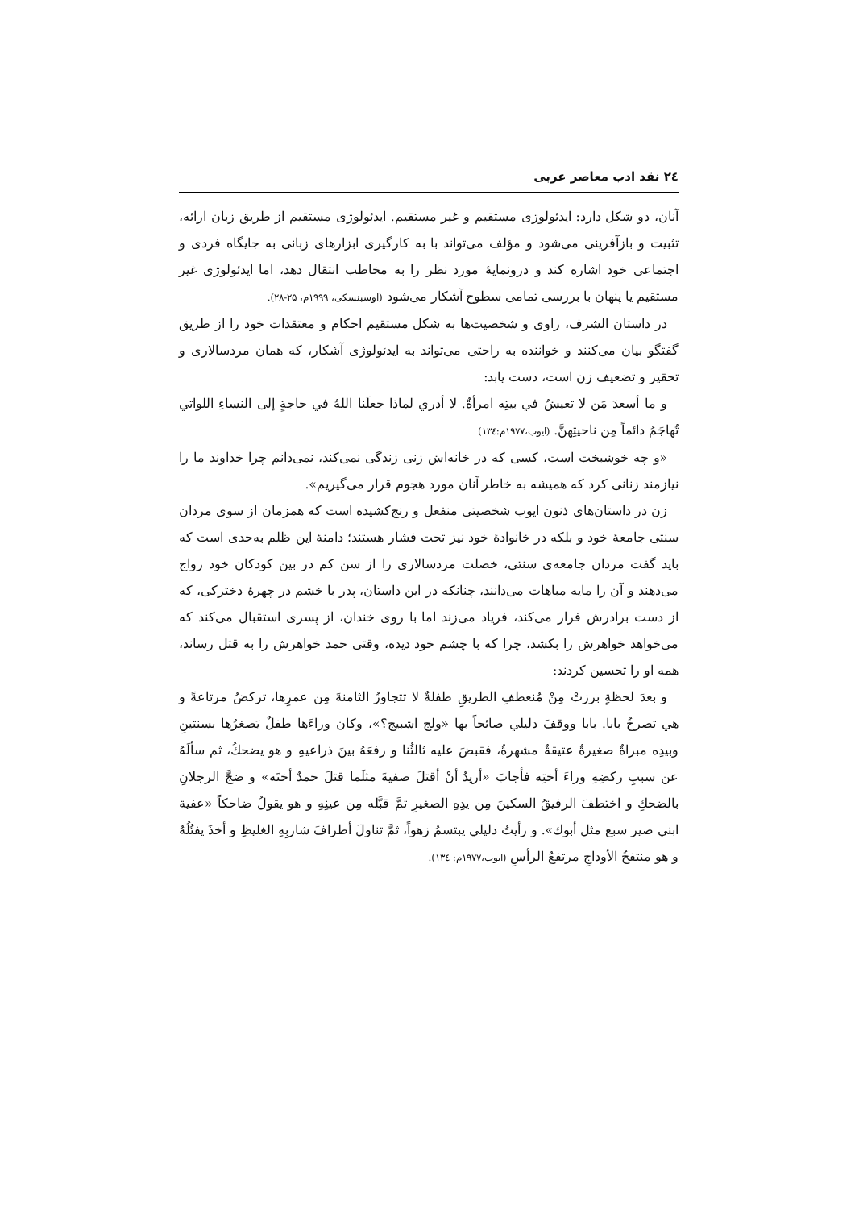۲٤ نقد ادب معاصر عربی
آنان، دو شکل دارد: ایدئولوژی مستقیم و غیر مستقیم. ایدئولوژی مستقیم از طریق زبان ارائه، تثبیت و بازآفرینی می‌شود و مؤلف می‌تواند با به کارگیری ابزارهای زبانی به جایگاه فردی و اجتماعی خود اشاره کند و درونمایهٔ مورد نظر را به مخاطب انتقال دهد، اما ایدئولوژی غیر مستقیم یا پنهان با بررسی تمامی سطوح آشکار می‌شود (اوسبنسکی، ۱۹۹۹م، ۲۵-۲۸).
در داستان الشرف، راوی و شخصیت‌ها به شکل مستقیم احکام و معتقدات خود را از طریق گفتگو بیان می‌کنند و خواننده به راحتی می‌تواند به ایدئولوژی آشکار، که همان مردسالاری و تحقیر و تضعیف زن است، دست یابد:
و ما أسعدَ مَن لا تعيشُ في بيتِه امرأةٌ. لا أدري لماذا جعلَنا اللهُ في حاجةٍ إلى النساءِ اللواتي تُهاجَمُ دائماً مِن ناحيتِهنَّ. (ایوب،۱۹۷۷م:۱۳٤)
«و چه خوشبخت است، کسی که در خانه‌اش زنی زندگی نمی‌کند، نمی‌دانم چرا خداوند ما را نیازمند زنانی کرد که همیشه به خاطر آنان مورد هجوم قرار می‌گیریم».
زن در داستان‌های ذنون ایوب شخصیتی منفعل و رنج‌کشیده است که همزمان از سوی مردان سنتی جامعهٔ خود و بلکه در خانوادهٔ خود نیز تحت فشار هستند؛ دامنهٔ این ظلم به‌حدی است که باید گفت مردان جامعه‌ی سنتی، خصلت مردسالاری را از سن کم در بین کودکان خود رواج می‌دهند و آن را مایه مباهات می‌دانند، چنانکه در این داستان، پدر با خشم در چهرهٔ دخترکی، که از دست برادرش فرار می‌کند، فریاد می‌زند اما با روی خندان، از پسری استقبال می‌کند که می‌خواهد خواهرش را بکشد، چرا که با چشم خود دیده، وقتی حمد خواهرش را به قتل رساند، همه او را تحسین کردند:
و بعدَ لحظةٍ برزتْ مِنْ مُنعطفِ الطريقِ طفلةٌ لا تتجاوزُ الثامنةَ مِن عمرِها، تركضُ مرتاعةً و هي تصرخُ بابا. بابا ووقفَ دليلي صائحاً بها «ولج اشبيج؟»، وكان وراءَها طفلٌ يَصغرُها بسنتينِ وبيدِه مبراةٌ صغيرةٌ عتيقةٌ مشهرةٌ، فقبضَ عليه ثالثُنا و رفعَهُ بينَ ذراعيهِ و هو يضحكُ، ثم سألَهُ عن سببِ ركضِهِ وراءَ أختِه فأجابَ «أريدُ أنْ أقتلَ صفيةَ مثلَما قتلَ حمدٌ أختَه» و ضجَّ الرجلانِ بالضحكِ و اختطفَ الرفيقُ السكينَ مِن يدِهِ الصغيرِ ثمَّ قبَّله مِن عينِهِ و هو يقولُ ضاحكاً «عفية ابني صير سبع مثل أبوك». و رأيتُ دليلي يبتسمُ زهواً، ثمَّ تناولَ أطرافَ شاربِهِ الغليظِ و أخذَ يفتُلُهُ و هو منتفخُ الأوداجِ مرتفعُ الرأسِ (ایوب،۱۹۷۷م: ۱۳٤).